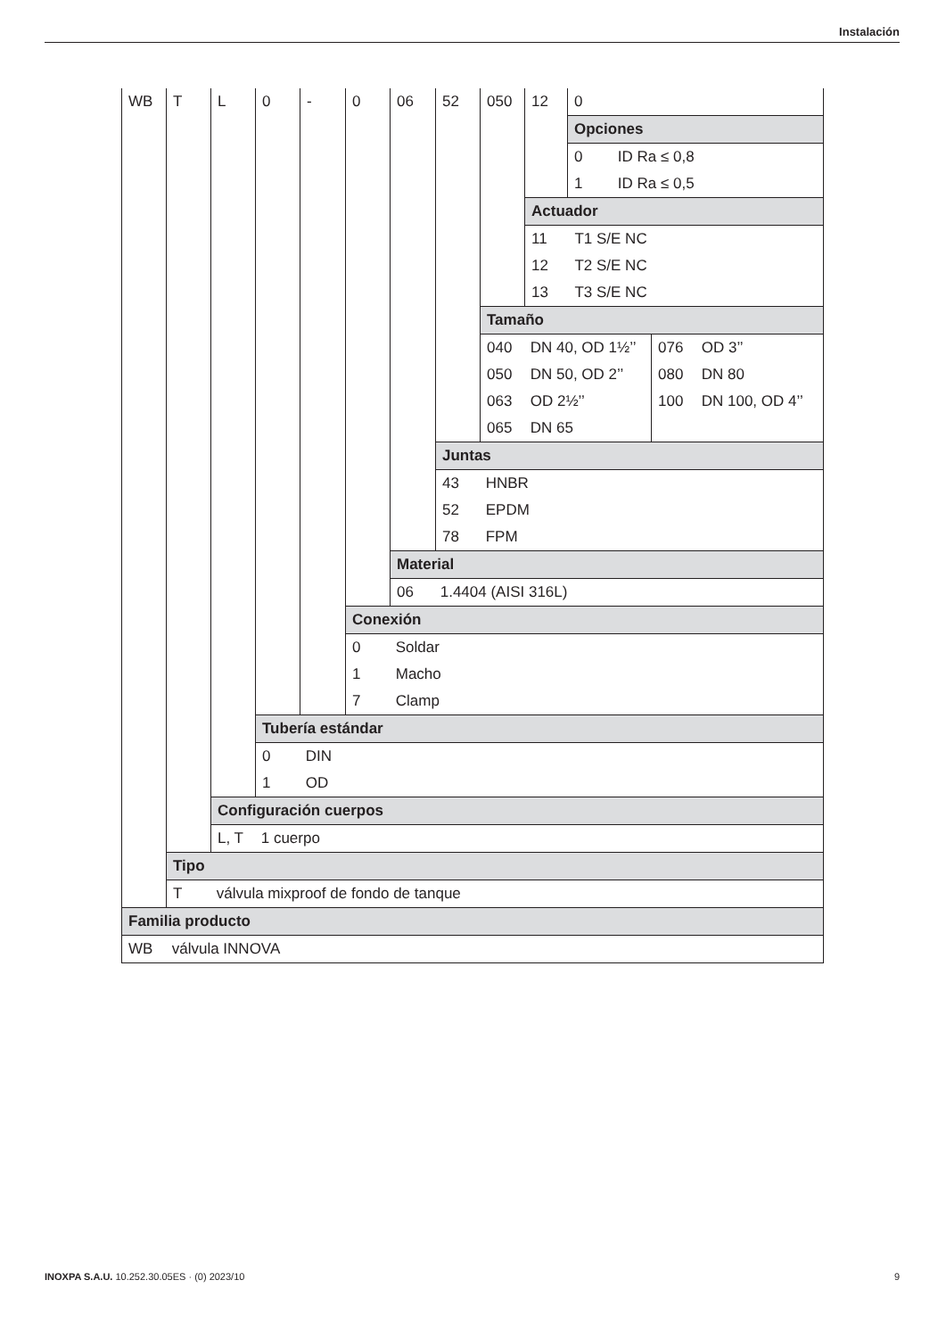Instalación
| WB | T | L | 0 | - | 0 | 06 | 52 | 050 | 12 | 0 | |
| | | | | | | | | | | Opciones | |
| | | | | | | | | | | 0 ID Ra ≤ 0,8 | |
| | | | | | | | | | | 1 ID Ra ≤ 0,5 | |
| | | | | | | | | | Actuador | | |
| | | | | | | | | | 11 T1 S/E NC | | |
| | | | | | | | | | 12 T2 S/E NC | | |
| | | | | | | | | | 13 T3 S/E NC | | |
| | | | | | | | | Tamaño | | | |
| | | | | | | | | 040 DN 40, OD 1½’’ | | | 076 OD 3’’ |
| | | | | | | | | 050 DN 50, OD 2’’ | | | 080 DN 80 |
| | | | | | | | | 063 OD 2½’’ | | | 100 DN 100, OD 4’’ |
| | | | | | | | | 065 DN 65 | | | |
| | | | | | | | Juntas | | | | |
| | | | | | | | 43 HNBR | | | | |
| | | | | | | | 52 EPDM | | | | |
| | | | | | | | 78 FPM | | | | |
| | | | | | | Material | | | | | |
| | | | | | | 06 1.4404 (AISI 316L) | | | | | |
| | | | | | Conexión | | | | | | |
| | | | | | 0 Soldar | | | | | | |
| | | | | | 1 Macho | | | | | | |
| | | | | | 7 Clamp | | | | | | |
| | | | Tubería estándar | | | | | | | | |
| | | | 0 DIN | | | | | | | | |
| | | | 1 OD | | | | | | | | |
| | | Configuración cuerpos | | | | | | | | | |
| | | L, T 1 cuerpo | | | | | | | | | |
| | Tipo | | | | | | | | | | |
| | T válvula mixproof de fondo de tanque | | | | | | | | | | |
| Familia producto | | | | | | | | | | | |
| WB válvula INNOVA | | | | | | | | | | | |
INOXPA S.A.U. 10.252.30.05ES · (0) 2023/10 9